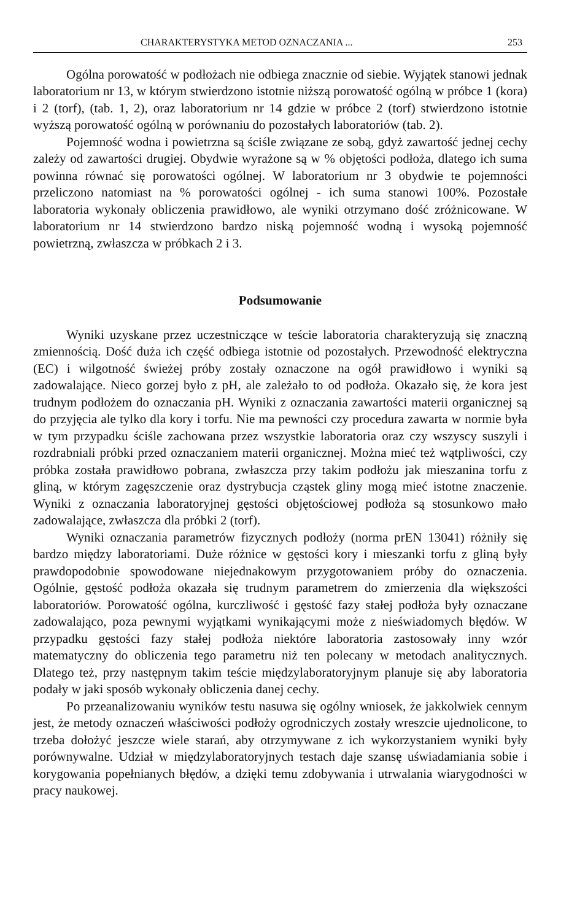CHARAKTERYSTYKA METOD OZNACZANIA ... 253
Ogólna porowatość w podłożach nie odbiega znacznie od siebie. Wyjątek stanowi jednak laboratorium nr 13, w którym stwierdzono istotnie niższą porowatość ogólną w próbce 1 (kora) i 2 (torf), (tab. 1, 2), oraz laboratorium nr 14 gdzie w próbce 2 (torf) stwierdzono istotnie wyższą porowatość ogólną w porównaniu do pozostałych laboratoriów (tab. 2).
Pojemność wodna i powietrzna są ściśle związane ze sobą, gdyż zawartość jednej cechy zależy od zawartości drugiej. Obydwie wyrażone są w % objętości podłoża, dlatego ich suma powinna równać się porowatości ogólnej. W laboratorium nr 3 obydwie te pojemności przeliczono natomiast na % porowatości ogólnej - ich suma stanowi 100%. Pozostałe laboratoria wykonały obliczenia prawidłowo, ale wyniki otrzymano dość zróżnicowane. W laboratorium nr 14 stwierdzono bardzo niską pojemność wodną i wysoką pojemność powietrzną, zwłaszcza w próbkach 2 i 3.
Podsumowanie
Wyniki uzyskane przez uczestniczące w teście laboratoria charakteryzują się znaczną zmiennością. Dość duża ich część odbiega istotnie od pozostałych. Przewodność elektryczna (EC) i wilgotność świeżej próby zostały oznaczone na ogół prawidłowo i wyniki są zadowalające. Nieco gorzej było z pH, ale zależało to od podłoża. Okazało się, że kora jest trudnym podłożem do oznaczania pH. Wyniki z oznaczania zawartości materii organicznej są do przyjęcia ale tylko dla kory i torfu. Nie ma pewności czy procedura zawarta w normie była w tym przypadku ściśle zachowana przez wszystkie laboratoria oraz czy wszyscy suszyli i rozdrabniali próbki przed oznaczaniem materii organicznej. Można mieć też wątpliwości, czy próbka została prawidłowo pobrana, zwłaszcza przy takim podłożu jak mieszanina torfu z gliną, w którym zagęszczenie oraz dystrybucja cząstek gliny mogą mieć istotne znaczenie. Wyniki z oznaczania laboratoryjnej gęstości objętościowej podłoża są stosunkowo mało zadowalające, zwłaszcza dla próbki 2 (torf).
Wyniki oznaczania parametrów fizycznych podłoży (norma prEN 13041) różniły się bardzo między laboratoriami. Duże różnice w gęstości kory i mieszanki torfu z gliną były prawdopodobnie spowodowane niejednakowym przygotowaniem próby do oznaczenia. Ogólnie, gęstość podłoża okazała się trudnym parametrem do zmierzenia dla większości laboratoriów. Porowatość ogólna, kurczliwość i gęstość fazy stałej podłoża były oznaczane zadowalająco, poza pewnymi wyjątkami wynikającymi może z nieświadomych błędów. W przypadku gęstości fazy stałej podłoża niektóre laboratoria zastosowały inny wzór matematyczny do obliczenia tego parametru niż ten polecany w metodach analitycznych. Dlatego też, przy następnym takim teście międzylaboratoryjnym planuje się aby laboratoria podały w jaki sposób wykonały obliczenia danej cechy.
Po przeanalizowaniu wyników testu nasuwa się ogólny wniosek, że jakkolwiek cennym jest, że metody oznaczeń właściwości podłoży ogrodniczych zostały wreszcie ujednolicone, to trzeba dołożyć jeszcze wiele starań, aby otrzymywane z ich wykorzystaniem wyniki były porównywalne. Udział w międzylaboratoryjnych testach daje szansę uświadamiania sobie i korygowania popełnianych błędów, a dzięki temu zdobywania i utrwalania wiarygodności w pracy naukowej.